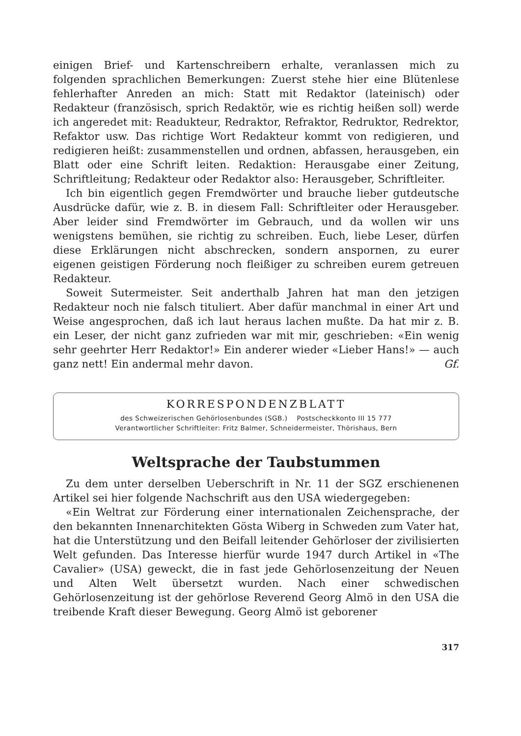einigen Brief- und Kartenschreibern erhalte, veranlassen mich zu folgenden sprachlichen Bemerkungen: Zuerst stehe hier eine Blütenlese fehlerhafter Anreden an mich: Statt mit Redaktor (lateinisch) oder Redakteur (französisch, sprich Redaktör, wie es richtig heißen soll) werde ich angeredet mit: Readukteur, Redraktor, Refraktor, Redruktor, Redrektor, Refaktor usw. Das richtige Wort Redakteur kommt von redigieren, und redigieren heißt: zusammenstellen und ordnen, abfassen, herausgeben, ein Blatt oder eine Schrift leiten. Redaktion: Herausgabe einer Zeitung, Schriftleitung; Redakteur oder Redaktor also: Herausgeber, Schriftleiter.
Ich bin eigentlich gegen Fremdwörter und brauche lieber gutdeutsche Ausdrücke dafür, wie z. B. in diesem Fall: Schriftleiter oder Herausgeber. Aber leider sind Fremdwörter im Gebrauch, und da wollen wir uns wenigstens bemühen, sie richtig zu schreiben. Euch, liebe Leser, dürfen diese Erklärungen nicht abschrecken, sondern anspornen, zu eurer eigenen geistigen Förderung noch fleißiger zu schreiben eurem getreuen Redakteur.
Soweit Sutermeister. Seit anderthalb Jahren hat man den jetzigen Redakteur noch nie falsch tituliert. Aber dafür manchmal in einer Art und Weise angesprochen, daß ich laut heraus lachen mußte. Da hat mir z. B. ein Leser, der nicht ganz zufrieden war mit mir, geschrieben: «Ein wenig sehr geehrter Herr Redaktor!» Ein anderer wieder «Lieber Hans!» — auch ganz nett! Ein andermal mehr davon. Gf.
KORRESPONDENZBLATT
des Schweizerischen Gehörlosenbundes (SGB.) Postscheckkonto III 15 777
Verantwortlicher Schriftleiter: Fritz Balmer, Schneidermeister, Thörishaus, Bern
Weltsprache der Taubstummen
Zu dem unter derselben Ueberschrift in Nr. 11 der SGZ erschienenen Artikel sei hier folgende Nachschrift aus den USA wiedergegeben:
«Ein Weltrat zur Förderung einer internationalen Zeichensprache, der den bekannten Innenarchitekten Gösta Wiberg in Schweden zum Vater hat, hat die Unterstützung und den Beifall leitender Gehörloser der zivilisierten Welt gefunden. Das Interesse hierfür wurde 1947 durch Artikel in «The Cavalier» (USA) geweckt, die in fast jede Gehörlosenzeitung der Neuen und Alten Welt übersetzt wurden. Nach einer schwedischen Gehörlosenzeitung ist der gehörlose Reverend Georg Almö in den USA die treibende Kraft dieser Bewegung. Georg Almö ist geborener
317